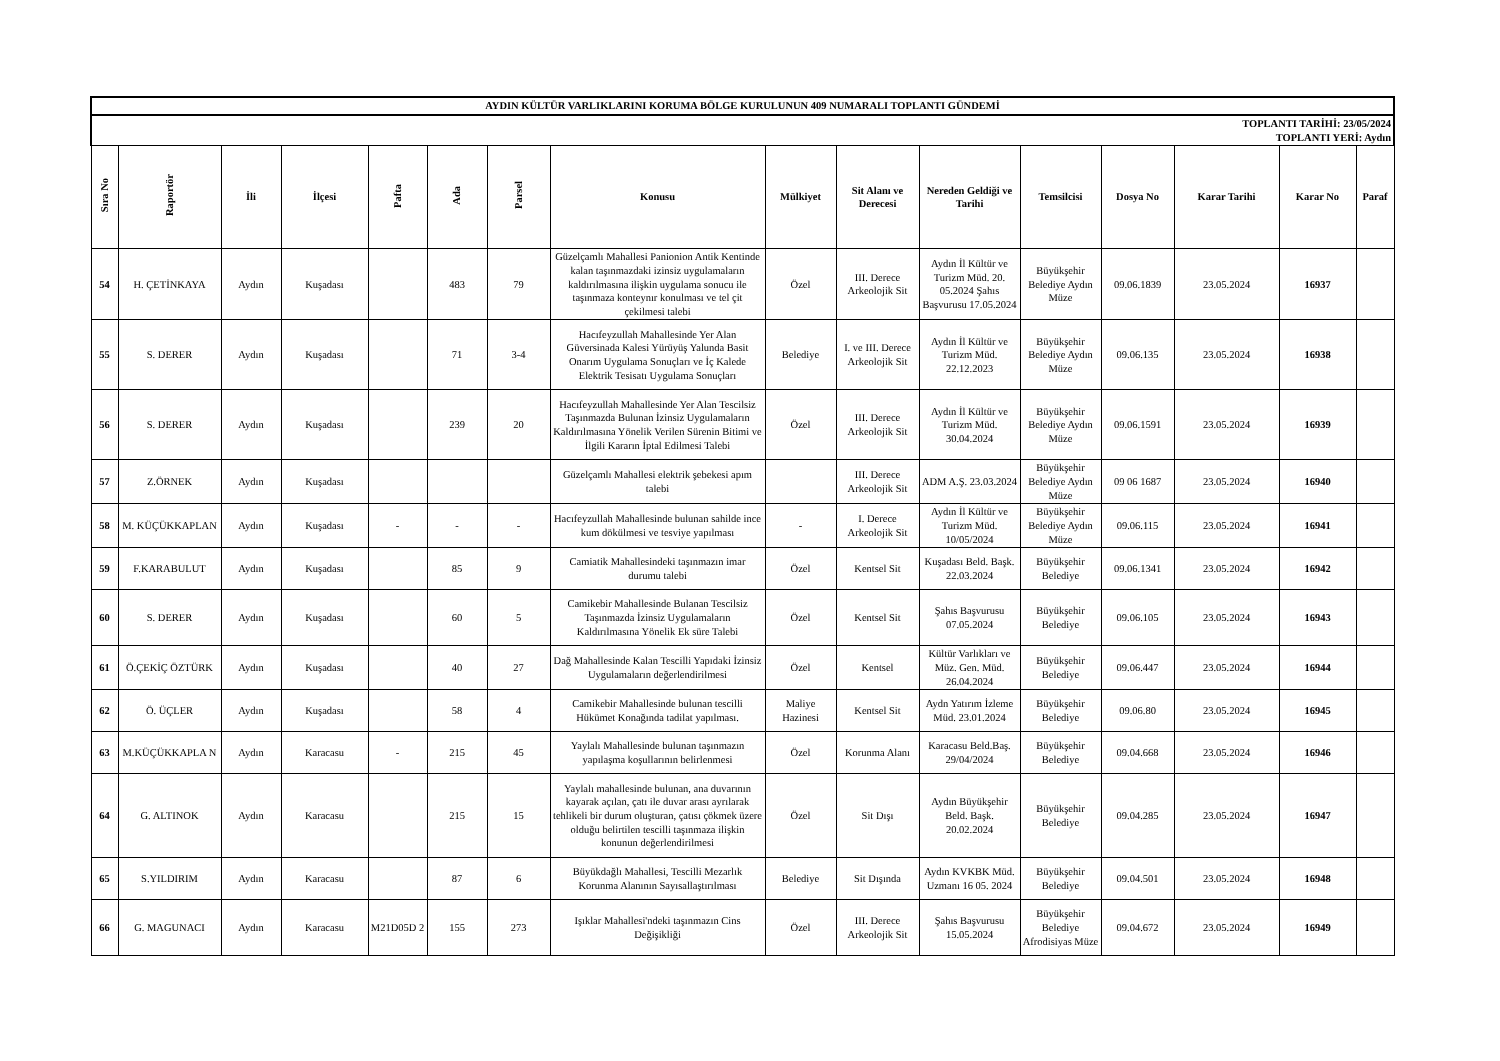| AYDIN KÜLTÜR VARLIKLARINI KORUMA BÖLGE KURULUNUN 409 NUMARALI TOPLANTI GÜNDEMİ | | | | | | | | | | | | | | | |
| TOPLANTI TARİHİ: 23/05/2024 TOPLANTI YERİ: Aydın | | | | | | | | | | | | | | | |
| Sıra No | Raportör | İli | İlçesi | Pafta | Ada | Parsel | Konusu | Mülkiyet | Sit Alanı ve Derecesi | Nereden Geldiği ve Tarihi | Temsilcisi | Dosya No | Karar Tarihi | Karar No | Paraf |
| 54 | H. ÇETİNKAYA | Aydın | Kuşadası | | 483 | 79 | Güzelçamlı Mahallesi Panionion Antik Kentinde kalan taşınmazdaki izinsiz uygulamaların kaldırılmasına ilişkin uygulama sonucu ile taşınmaza konteynır konulması ve tel çit çekilmesi talebi | Özel | III. Derece Arkeolojik Sit | Aydın İl Kültür ve Turizm Müd. 20. 05.2024 Şahıs Başvurusu 17.05.2024 | Büyükşehir Belediye Aydın Müze | 09.06.1839 | 23.05.2024 | 16937 | |
| 55 | S. DERER | Aydın | Kuşadası | | 71 | 3-4 | Hacıfeyzullah Mahallesinde Yer Alan Güversinada Kalesi Yürüyüş Yalunda Basit Onarım Uygulama Sonuçları ve İç Kalede Elektrik Tesisatı Uygulama Sonuçları | Belediye | I. ve III. Derece Arkeolojik Sit | Aydın İl Kültür ve Turizm Müd. 22.12.2023 | Büyükşehir Belediye Aydın Müze | 09.06.135 | 23.05.2024 | 16938 | |
| 56 | S. DERER | Aydın | Kuşadası | | 239 | 20 | Hacıfeyzullah Mahallesinde Yer Alan Tescilsiz Taşınmazda Bulunan İzinsiz Uygulamaların Kaldırılmasına Yönelik Verilen Sürenin Bitimi ve İlgili Kararın İptal Edilmesi Talebi | Özel | III. Derece Arkeolojik Sit | Aydın İl Kültür ve Turizm Müd. 30.04.2024 | Büyükşehir Belediye Aydın Müze | 09.06.1591 | 23.05.2024 | 16939 | |
| 57 | Z.ÖRNEK | Aydın | Kuşadası | | | | Güzelçamlı Mahallesi elektrik şebekesi apım talebi | | III. Derece Arkeolojik Sit | ADM A.Ş. 23.03.2024 | Büyükşehir Belediye Aydın Müze | 09 06 1687 | 23.05.2024 | 16940 | |
| 58 | M. KÜÇÜKKAPLAN | Aydın | Kuşadası | - | - | - | Hacıfeyzullah Mahallesinde bulunan sahilde ince kum dökülmesi ve tesviye yapılması | - | I. Derece Arkeolojik Sit | Aydın İl Kültür ve Turizm Müd. 10/05/2024 | Büyükşehir Belediye Aydın Müze | 09.06.115 | 23.05.2024 | 16941 | |
| 59 | F.KARABULUT | Aydın | Kuşadası | | 85 | 9 | Camiatik Mahallesindeki taşınmazın imar durumu talebi | Özel | Kentsel Sit | Kuşadası Beld. Başk. 22.03.2024 | Büyükşehir Belediye | 09.06.1341 | 23.05.2024 | 16942 | |
| 60 | S. DERER | Aydın | Kuşadası | | 60 | 5 | Camikebir Mahallesinde Bulanan Tescilsiz Taşınmazda İzinsiz Uygulamaların Kaldırılmasına Yönelik Ek süre Talebi | Özel | Kentsel Sit | Şahıs Başvurusu 07.05.2024 | Büyükşehir Belediye | 09.06.105 | 23.05.2024 | 16943 | |
| 61 | Ö.ÇEKİÇ ÖZTÜRK | Aydın | Kuşadası | | 40 | 27 | Dağ Mahallesinde Kalan Tescilli Yapıdaki İzinsiz Uygulamaların değerlendirilmesi | Özel | Kentsel | Kültür Varlıkları ve Müz. Gen. Müd. 26.04.2024 | Büyükşehir Belediye | 09.06.447 | 23.05.2024 | 16944 | |
| 62 | Ö. ÜÇLER | Aydın | Kuşadası | | 58 | 4 | Camikebir Mahallesinde bulunan tescilli Hükümet Konağında tadilat yapılması. | Maliye Hazinesi | Kentsel Sit | Aydn Yatırım İzleme Müd. 23.01.2024 | Büyükşehir Belediye | 09.06.80 | 23.05.2024 | 16945 | |
| 63 | M.KÜÇÜKKAPLA N | Aydın | Karacasu | - | 215 | 45 | Yaylalı Mahallesinde bulunan taşınmazın yapılaşma koşullarının belirlenmesi | Özel | Korunma Alanı | Karacasu Beld.Baş. 29/04/2024 | Büyükşehir Belediye | 09.04.668 | 23.05.2024 | 16946 | |
| 64 | G. ALTINOK | Aydın | Karacasu | | 215 | 15 | Yaylalı mahallesinde bulunan, ana duvarının kayarak açılan, çatı ile duvar arası ayrılarak tehlikeli bir durum oluşturan, çatısı çökmek üzere olduğu belirtilen tescilli taşınmaza ilişkin konunun değerlendirilmesi | Özel | Sit Dışı | Aydın Büyükşehir Beld. Başk. 20.02.2024 | Büyükşehir Belediye | 09.04.285 | 23.05.2024 | 16947 | |
| 65 | S.YILDIRIM | Aydın | Karacasu | | 87 | 6 | Büyükdağlı Mahallesi, Tescilli Mezarlık Korunma Alanının Sayısallaştırılması | Belediye | Sit Dışında | Aydın KVKBK Müd. Uzmanı 16 05. 2024 | Büyükşehir Belediye | 09.04.501 | 23.05.2024 | 16948 | |
| 66 | G. MAGUNACI | Aydın | Karacasu | M21D05D 2 | 155 | 273 | Işıklar Mahallesi'ndeki taşınmazın Cins Değişikliği | Özel | III. Derece Arkeolojik Sit | Şahıs Başvurusu 15.05.2024 | Büyükşehir Belediye Afrodisiyas Müze | 09.04.672 | 23.05.2024 | 16949 | |